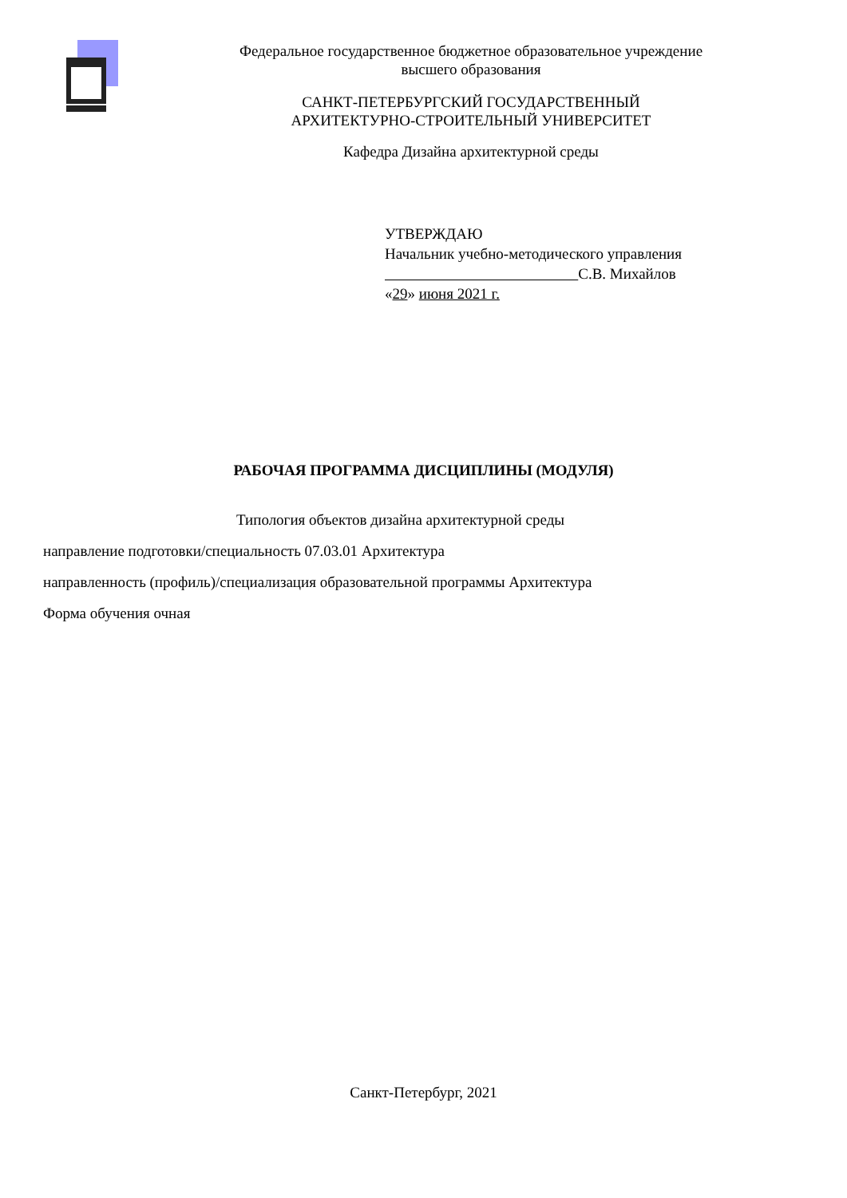Федеральное государственное бюджетное образовательное учреждение
высшего образования
САНКТ-ПЕТЕРБУРГСКИЙ ГОСУДАРСТВЕННЫЙ
АРХИТЕКТУРНО-СТРОИТЕЛЬНЫЙ УНИВЕРСИТЕТ
Кафедра Дизайна архитектурной среды
УТВЕРЖДАЮ
Начальник учебно-методического управления
С.В. Михайлов
«29» июня 2021 г.
РАБОЧАЯ ПРОГРАММА ДИСЦИПЛИНЫ (МОДУЛЯ)
Типология объектов дизайна архитектурной среды
направление подготовки/специальность 07.03.01 Архитектура
направленность (профиль)/специализация образовательной программы Архитектура
Форма обучения очная
Санкт-Петербург, 2021